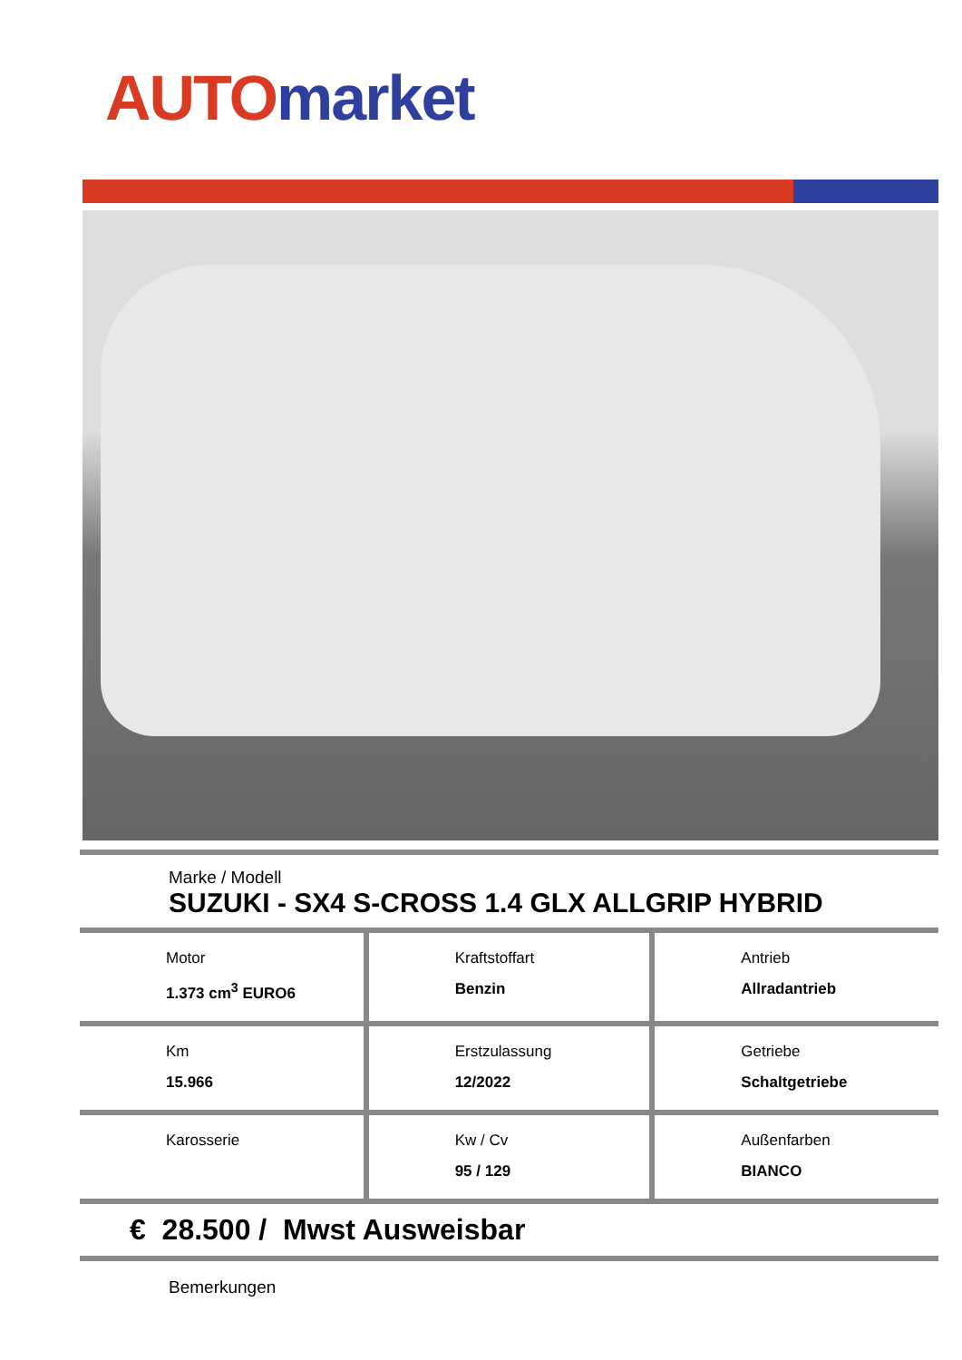AUTO market
Marke / Modell
SUZUKI - SX4 S-CROSS 1.4 GLX ALLGRIP HYBRID
| Motor 1.373 cm<sup>3</sup> EURO6 | Kraftstoffart Benzin | Antrieb Allradantrieb |
| Km 15.966 | Erstzulassung 12/2022 | Getriebe Schaltgetriebe |
| Karosserie | Kw / Cv 95 / 129 | Außenfarben BIANCO |
€ 28.500 / Mwst Ausweisbar
Bemerkungen